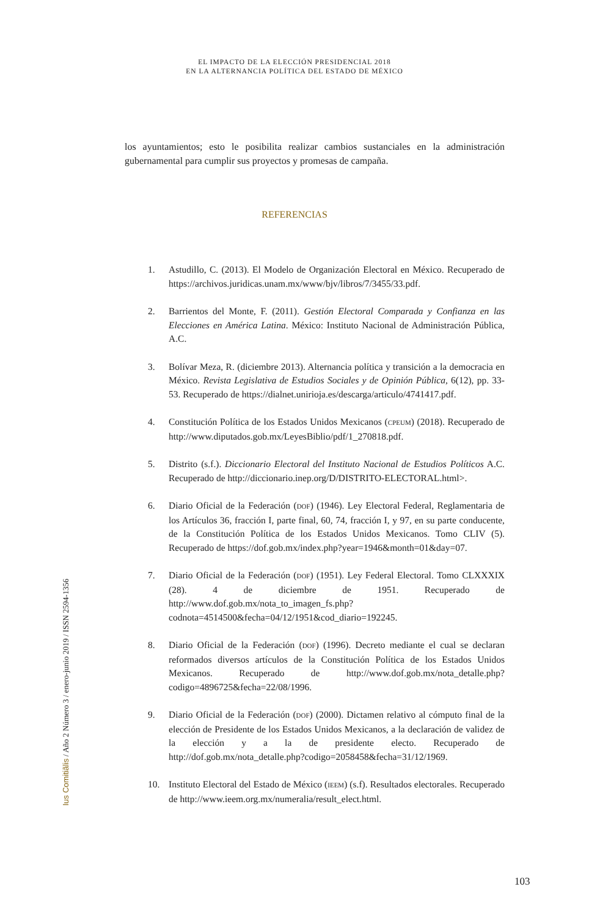EL IMPACTO DE LA ELECCIÓN PRESIDENCIAL 2018
EN LA ALTERNANCIA POLÍTICA DEL ESTADO DE MÉXICO
los ayuntamientos; esto le posibilita realizar cambios sustanciales en la administración gubernamental para cumplir sus proyectos y promesas de campaña.
REFERENCIAS
1. Astudillo, C. (2013). El Modelo de Organización Electoral en México. Recuperado de https://archivos.juridicas.unam.mx/www/bjv/libros/7/3455/33.pdf.
2. Barrientos del Monte, F. (2011). Gestión Electoral Comparada y Confianza en las Elecciones en América Latina. México: Instituto Nacional de Administración Pública, A.C.
3. Bolívar Meza, R. (diciembre 2013). Alternancia política y transición a la democracia en México. Revista Legislativa de Estudios Sociales y de Opinión Pública, 6(12), pp. 33-53. Recuperado de https://dialnet.unirioja.es/descarga/articulo/4741417.pdf.
4. Constitución Política de los Estados Unidos Mexicanos (CPEUM) (2018). Recuperado de http://www.diputados.gob.mx/LeyesBiblio/pdf/1_270818.pdf.
5. Distrito (s.f.). Diccionario Electoral del Instituto Nacional de Estudios Políticos A.C. Recuperado de http://diccionario.inep.org/D/DISTRITO-ELECTORAL.html>.
6. Diario Oficial de la Federación (DOF) (1946). Ley Electoral Federal, Reglamentaria de los Artículos 36, fracción I, parte final, 60, 74, fracción I, y 97, en su parte conducente, de la Constitución Política de los Estados Unidos Mexicanos. Tomo CLIV (5). Recuperado de https://dof.gob.mx/index.php?year=1946&month=01&day=07.
7. Diario Oficial de la Federación (DOF) (1951). Ley Federal Electoral. Tomo CLXXXIX (28). 4 de diciembre de 1951. Recuperado de http://www.dof.gob.mx/nota_to_imagen_fs.php?codnota=4514500&fecha=04/12/1951&cod_diario=192245.
8. Diario Oficial de la Federación (DOF) (1996). Decreto mediante el cual se declaran reformados diversos artículos de la Constitución Política de los Estados Unidos Mexicanos. Recuperado de http://www.dof.gob.mx/nota_detalle.php?codigo=4896725&fecha=22/08/1996.
9. Diario Oficial de la Federación (DOF) (2000). Dictamen relativo al cómputo final de la elección de Presidente de los Estados Unidos Mexicanos, a la declaración de validez de la elección y a la de presidente electo. Recuperado de http://dof.gob.mx/nota_detalle.php?codigo=2058458&fecha=31/12/1969.
10. Instituto Electoral del Estado de México (IEEM) (s.f). Resultados electorales. Recuperado de http://www.ieem.org.mx/numeralia/result_elect.html.
Ius Comitiãlis / Año 2 Número 3 / enero-junio 2019 / ISSN 2594-1356
103